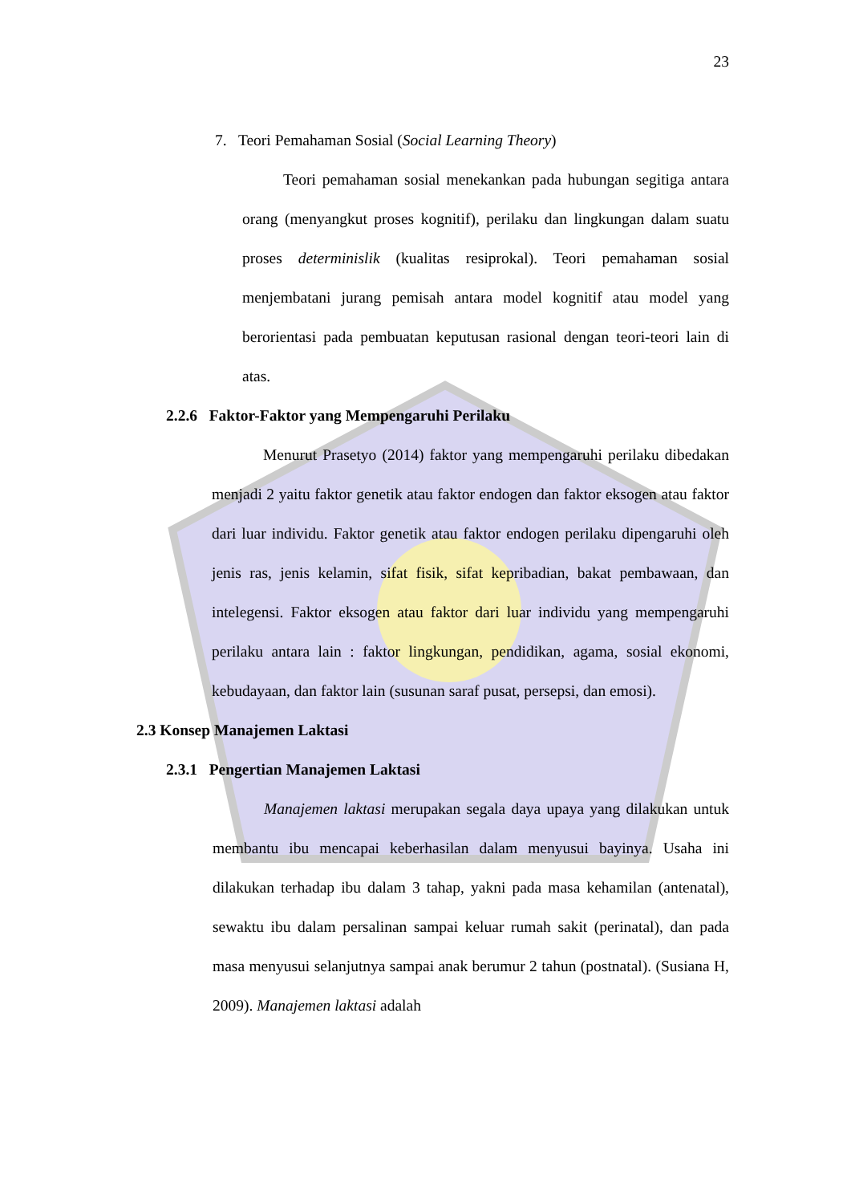23
7. Teori Pemahaman Sosial (Social Learning Theory)
Teori pemahaman sosial menekankan pada hubungan segitiga antara orang (menyangkut proses kognitif), perilaku dan lingkungan dalam suatu proses determinislik (kualitas resiprokal). Teori pemahaman sosial menjembatani jurang pemisah antara model kognitif atau model yang berorientasi pada pembuatan keputusan rasional dengan teori-teori lain di atas.
2.2.6 Faktor-Faktor yang Mempengaruhi Perilaku
Menurut Prasetyo (2014) faktor yang mempengaruhi perilaku dibedakan menjadi 2 yaitu faktor genetik atau faktor endogen dan faktor eksogen atau faktor dari luar individu. Faktor genetik atau faktor endogen perilaku dipengaruhi oleh jenis ras, jenis kelamin, sifat fisik, sifat kepribadian, bakat pembawaan, dan intelegensi. Faktor eksogen atau faktor dari luar individu yang mempengaruhi perilaku antara lain : faktor lingkungan, pendidikan, agama, sosial ekonomi, kebudayaan, dan faktor lain (susunan saraf pusat, persepsi, dan emosi).
2.3 Konsep Manajemen Laktasi
2.3.1 Pengertian Manajemen Laktasi
Manajemen laktasi merupakan segala daya upaya yang dilakukan untuk membantu ibu mencapai keberhasilan dalam menyusui bayinya. Usaha ini dilakukan terhadap ibu dalam 3 tahap, yakni pada masa kehamilan (antenatal), sewaktu ibu dalam persalinan sampai keluar rumah sakit (perinatal), dan pada masa menyusui selanjutnya sampai anak berumur 2 tahun (postnatal). (Susiana H, 2009). Manajemen laktasi adalah